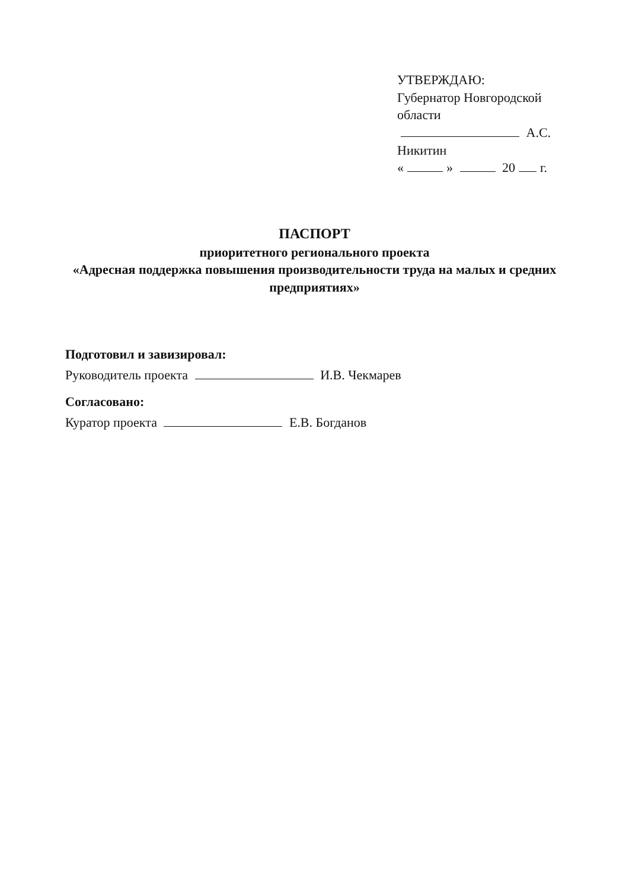УТВЕРЖДАЮ:
Губернатор Новгородской области
А.С. Никитин
« » 20 г.
ПАСПОРТ
приоритетного регионального проекта
«Адресная поддержка повышения производительности труда на малых и средних предприятиях»
Подготовил и завизировал:
Руководитель проекта И.В. Чекмарев
Согласовано:
Куратор проекта Е.В. Богданов